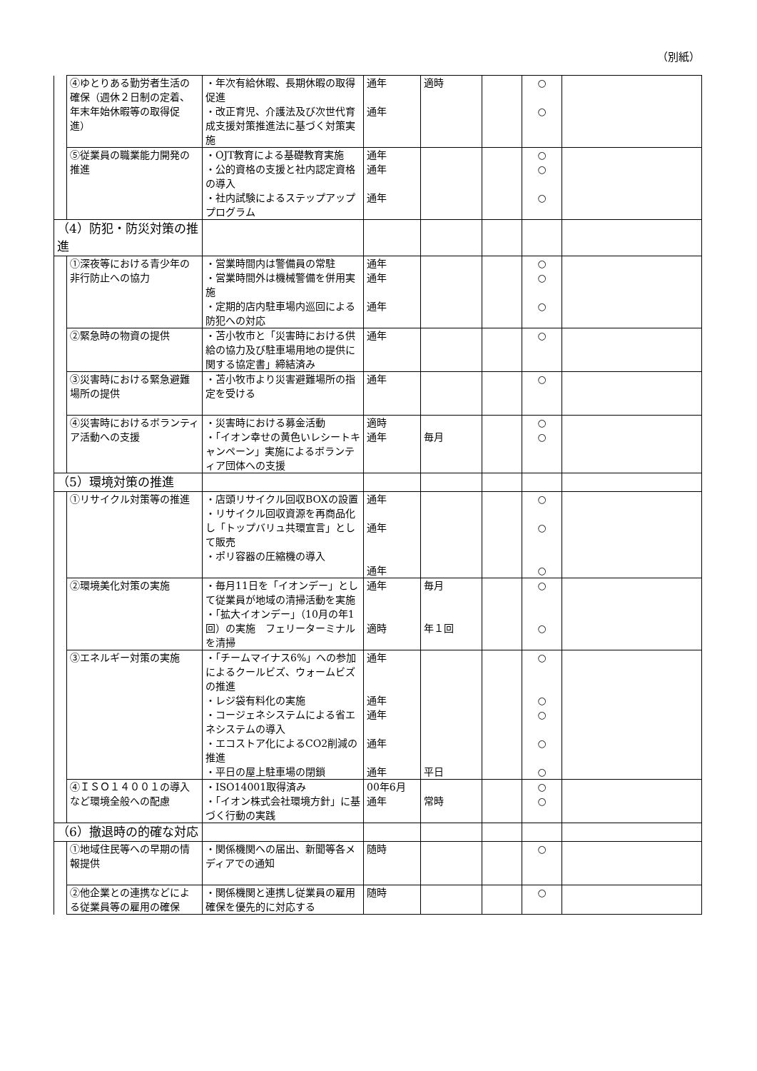（別紙）
| | ④ゆとりある勤労者生活の確保（週休２日制の定着、年末年始休暇等の取得促進） | ・年次有給休暇、長期休暇の取得促進 ・改正育児、介護法及び次世代育成支援対策推進法に基づく対策実施 | 通年 通年 | 適時 | | ○ ○ | |
| | ⑤従業員の職業能力開発の推進 | ・OJT教育による基礎教育実施 ・公的資格の支援と社内認定資格の導入 ・社内試験によるステップアッププログラム | 通年 通年 通年 | | | ○ ○ ○ | |
| （4）防犯・防災対策の推進 | | | | | | | |
| | ①深夜等における青少年の非行防止への協力 | ・営業時間内は警備員の常駐 ・営業時間外は機械警備を併用実施 ・定期的店内駐車場内巡回による防犯への対応 | 通年 通年 通年 | | | ○ ○ ○ | |
| | ②緊急時の物資の提供 | ・苫小牧市と「災害時における供給の協力及び駐車場用地の提供に関する協定書」締結済み | 通年 | | | ○ | |
| | ③災害時における緊急避難場所の提供 | ・苫小牧市より災害避難場所の指定を受ける | 通年 | | | ○ | |
| | ④災害時におけるボランティア活動への支援 | ・災害時における募金活動 ・「イオン幸せの黄色いレシートキャンペーン」実施によるボランティア団体への支援 | 適時 通年 | 毎月 | | ○ ○ | |
| （5）環境対策の推進 | | | | | | | |
| | ①リサイクル対策等の推進 | ・店頭リサイクル回収BOXの設置 ・リサイクル回収資源を再商品化し「トップバリュ共環宣言」として販売 ・ポリ容器の圧縮機の導入 | 通年 通年 通年 | | | ○ ○ ○ | |
| | ②環境美化対策の実施 | ・毎月11日を「イオンデー」として従業員が地域の清掃活動を実施 ・「拡大イオンデー」（10月の年1回）の実施 フェリーターミナルを清掃 | 通年 適時 | 毎月 年１回 | | ○ ○ | |
| | ③エネルギー対策の実施 | ・「チームマイナス6%」への参加によるクールビズ、ウォームビズの推進 ・レジ袋有料化の実施 ・コージェネシステムによる省エネシステムの導入 ・エコストア化によるCO2削減の推進 ・平日の屋上駐車場の閉鎖 | 通年 通年 通年 通年 通年 | 平日 | | ○ ○ ○ ○ ○ | |
| | ④ＩＳＯ１４００１の導入など環境全般への配慮 | ・ISO14001取得済み ・「イオン株式会社環境方針」に基づく行動の実践 | 00年6月 通年 | 常時 | | ○ ○ | |
| （6）撤退時の的確な対応 | | | | | | | |
| | ①地域住民等への早期の情報提供 | ・関係機関への届出、新聞等各メディアでの通知 | 随時 | | | ○ | |
| | ②他企業との連携などによる従業員等の雇用の確保 | ・関係機関と連携し従業員の雇用確保を優先的に対応する | 随時 | | | ○ | |